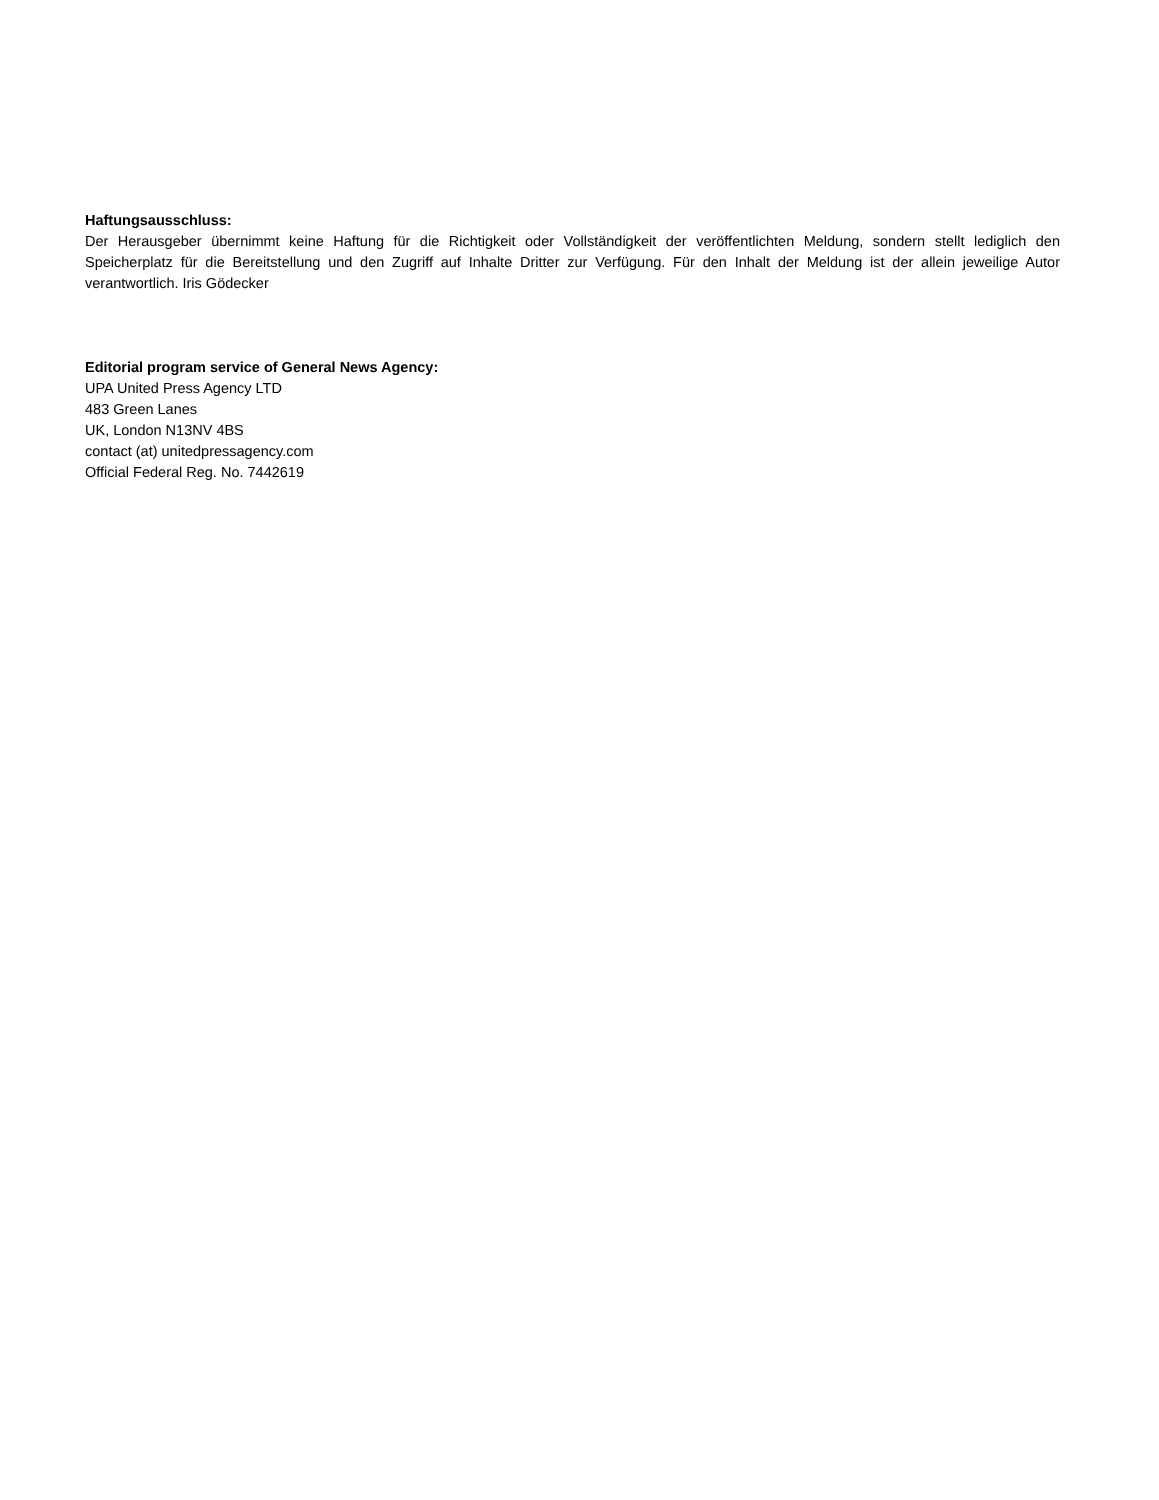Haftungsausschluss:
Der Herausgeber übernimmt keine Haftung für die Richtigkeit oder Vollständigkeit der veröffentlichten Meldung, sondern stellt lediglich den Speicherplatz für die Bereitstellung und den Zugriff auf Inhalte Dritter zur Verfügung. Für den Inhalt der Meldung ist der allein jeweilige Autor verantwortlich. Iris Gödecker
Editorial program service of General News Agency:
UPA United Press Agency LTD
483 Green Lanes
UK, London N13NV 4BS
contact (at) unitedpressagency.com
Official Federal Reg. No. 7442619